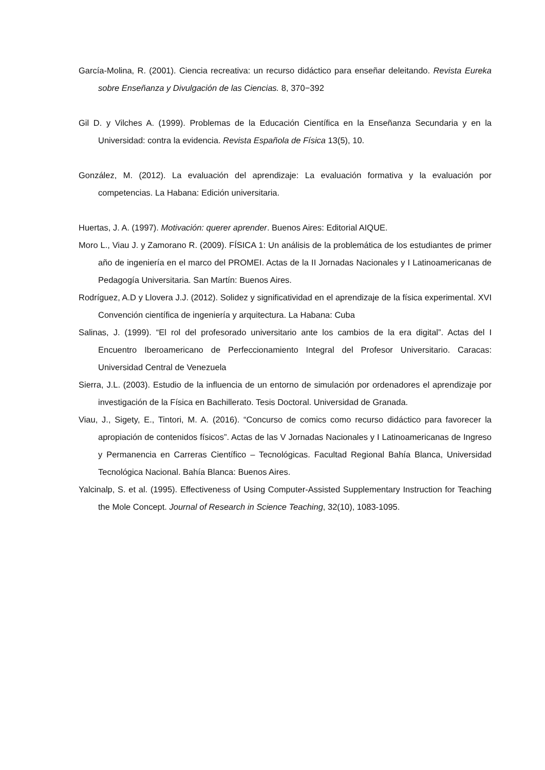García-Molina, R. (2001). Ciencia recreativa: un recurso didáctico para enseñar deleitando. Revista Eureka sobre Enseñanza y Divulgación de las Ciencias. 8, 370−392
Gil D. y Vilches A. (1999). Problemas de la Educación Científica en la Enseñanza Secundaria y en la Universidad: contra la evidencia. Revista Española de Física 13(5), 10.
González, M. (2012). La evaluación del aprendizaje: La evaluación formativa y la evaluación por competencias. La Habana: Edición universitaria.
Huertas, J. A. (1997). Motivación: querer aprender. Buenos Aires: Editorial AIQUE.
Moro L., Viau J. y Zamorano R. (2009). FÍSICA 1: Un análisis de la problemática de los estudiantes de primer año de ingeniería en el marco del PROMEI. Actas de la II Jornadas Nacionales y I Latinoamericanas de Pedagogía Universitaria. San Martín: Buenos Aires.
Rodríguez, A.D y Llovera J.J. (2012). Solidez y significatividad en el aprendizaje de la física experimental. XVI Convención científica de ingeniería y arquitectura. La Habana: Cuba
Salinas, J. (1999). “El rol del profesorado universitario ante los cambios de la era digital”. Actas del I Encuentro Iberoamericano de Perfeccionamiento Integral del Profesor Universitario. Caracas: Universidad Central de Venezuela
Sierra, J.L. (2003). Estudio de la influencia de un entorno de simulación por ordenadores el aprendizaje por investigación de la Física en Bachillerato. Tesis Doctoral. Universidad de Granada.
Viau, J., Sigety, E., Tintori, M. A. (2016). “Concurso de comics como recurso didáctico para favorecer la apropiación de contenidos físicos”. Actas de las V Jornadas Nacionales y I Latinoamericanas de Ingreso y Permanencia en Carreras Científico – Tecnológicas. Facultad Regional Bahía Blanca, Universidad Tecnológica Nacional. Bahía Blanca: Buenos Aires.
Yalcinalp, S. et al. (1995). Effectiveness of Using Computer-Assisted Supplementary Instruction for Teaching the Mole Concept. Journal of Research in Science Teaching, 32(10), 1083-1095.